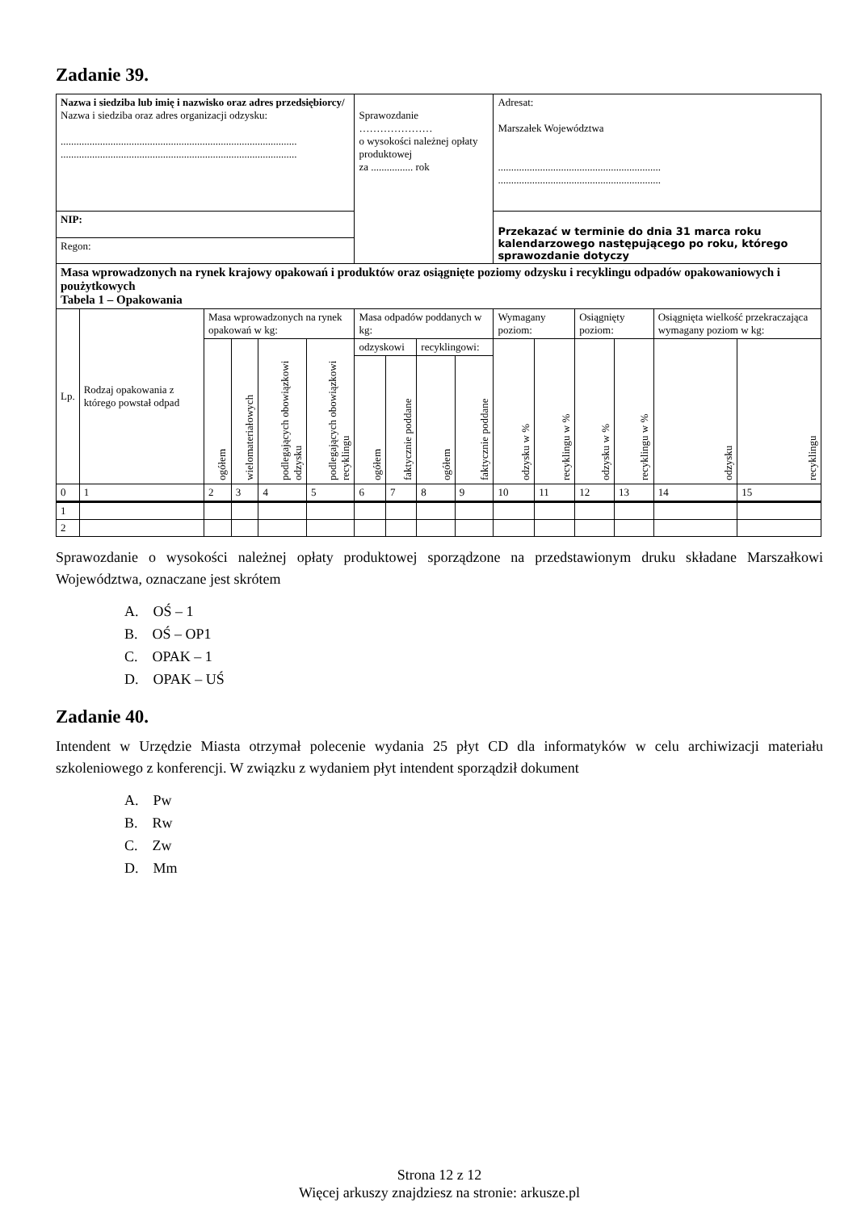Zadanie 39.
| Nazwa i siedziba lub imię i nazwisko oraz adres przedsiębiorcy/ Nazwa i siedziba oraz adres organizacji odzysku: .......................................................................................... .......................................................................................... | | | | | | Sprawozdanie ………………… o wysokości należnej opłaty produktowej za ................ rok | | | | Adresat: Marszałek Województwa .............................................................. .............................................................. | | | | | |
| NIP: | | | | | | | | | | Przekazać w terminie do dnia 31 marca roku kalendarzowego następującego po roku, którego sprawozdanie dotyczy | | | | | |
| Regon: | | | | | | | | | | | | | | | |
| Masa wprowadzonych na rynek krajowy opakowań i produktów oraz osiągnięte poziomy odzysku i recyklingu odpadów opakowaniowych i poużytkowych Tabela 1 – Opakowania | | | | | | | | | | | | | | | |
| Lp. | Rodzaj opakowania z którego powstał odpad | Masa wprowadzonych na rynek opakowań w kg: | | | | Masa odpadów poddanych w kg: | | | | Wymagany poziom: | | Osiągnięty poziom: | | Osiągnięta wielkość przekraczająca wymagany poziom w kg: | |
| | | ogółem | wielomateriałowych | podlegających obowiązkowi odzysku | podlegających obowiązkowi recyklingu | odzyskowi | | recyklingowi: | | odzysku w % | recyklingu w % | odzysku w % | recyklingu w % | odzysku | recyklingu |
| | | | | | | ogółem | faktycznie poddane | ogółem | faktycznie poddane | | | | | | |
| 0 | 1 | 2 | 3 | 4 | 5 | 6 | 7 | 8 | 9 | 10 | 11 | 12 | 13 | 14 | 15 |
| 1 | | | | | | | | | | | | | | | |
| 2 | | | | | | | | | | | | | | | |
Sprawozdanie o wysokości należnej opłaty produktowej sporządzone na przedstawionym druku składane Marszałkowi Województwa, oznaczane jest skrótem
A. OŚ – 1
B. OŚ – OP1
C. OPAK – 1
D. OPAK – UŚ
Zadanie 40.
Intendent w Urzędzie Miasta otrzymał polecenie wydania 25 płyt CD dla informatyków w celu archiwizacji materiału szkoleniowego z konferencji. W związku z wydaniem płyt intendent sporządził dokument
A. Pw
B. Rw
C. Zw
D. Mm
Strona 12 z 12
Więcej arkuszy znajdziesz na stronie: arkusze.pl